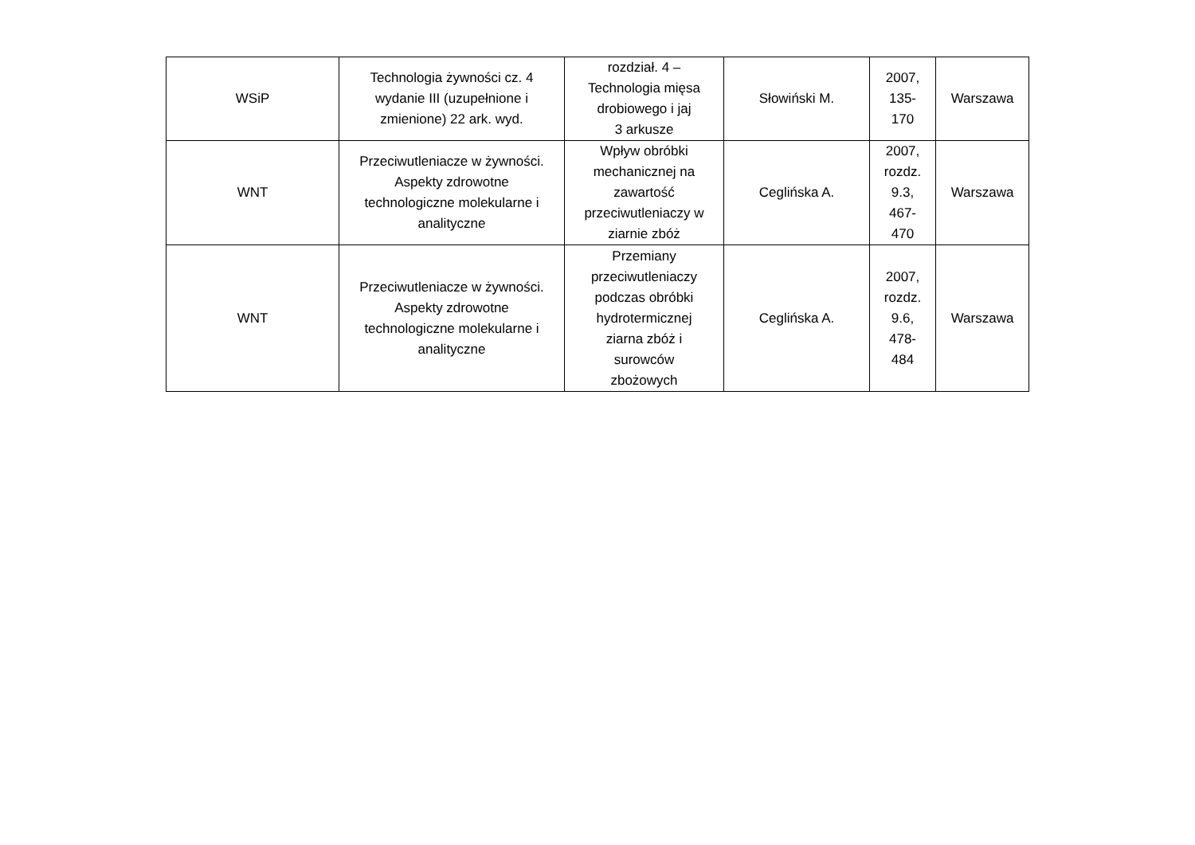| WSiP | Technologia żywności cz. 4 wydanie III (uzupełnione i zmienione) 22 ark. wyd. | rozdział. 4 – Technologia mięsa drobiowego i jaj 3 arkusze | Słowiński M. | 2007, 135- 170 | Warszawa |
| WNT | Przeciwutleniacze w żywności. Aspekty zdrowotne technologiczne molekularne i analityczne | Wpływ obróbki mechanicznej na zawartość przeciwutleniaczy w ziarnie zbóż | Ceglińska A. | 2007, rozdz. 9.3, 467- 470 | Warszawa |
| WNT | Przeciwutleniacze w żywności. Aspekty zdrowotne technologiczne molekularne i analityczne | Przemiany przeciwutleniaczy podczas obróbki hydrotermicznej ziarna zbóż i surowców zbożowych | Ceglińska A. | 2007, rozdz. 9.6, 478- 484 | Warszawa |